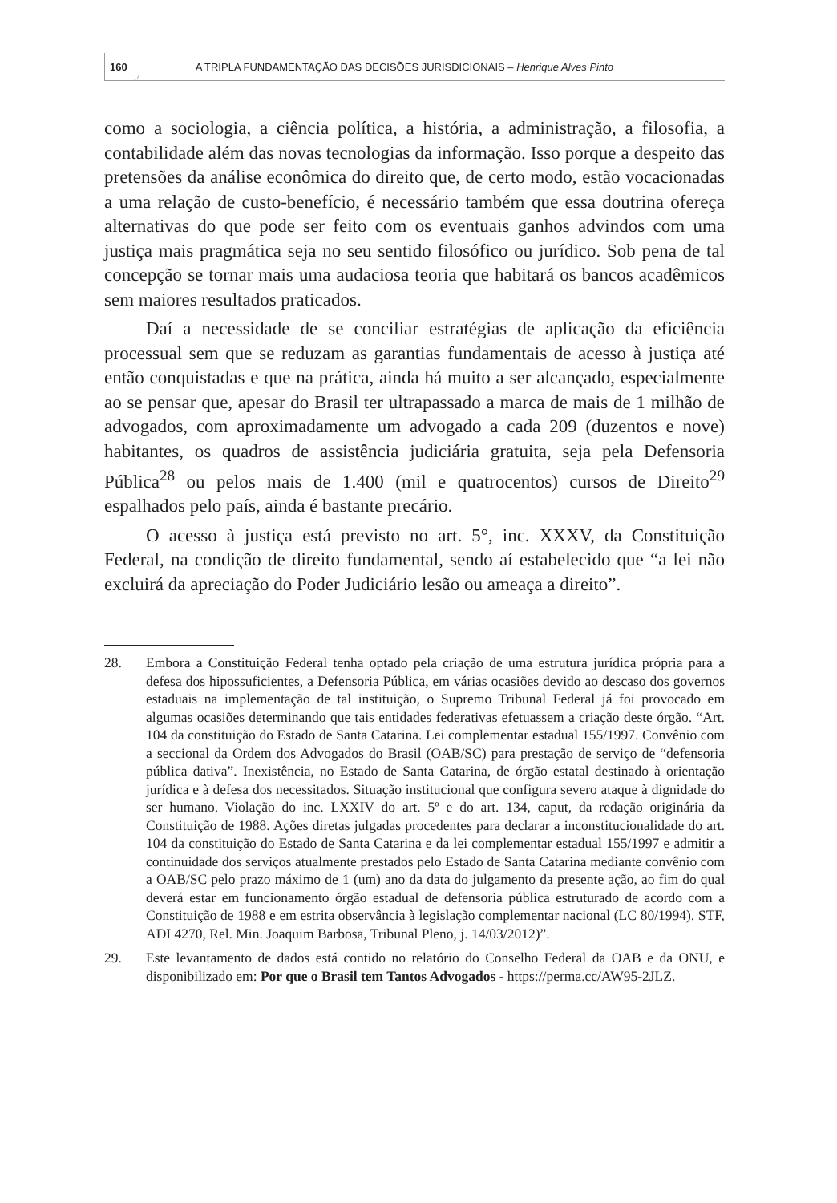160
A TRIPLA FUNDAMENTAÇÃO DAS DECISÕES JURISDICIONAIS – Henrique Alves Pinto
como a sociologia, a ciência política, a história, a administração, a filosofia, a contabilidade além das novas tecnologias da informação. Isso porque a despeito das pretensões da análise econômica do direito que, de certo modo, estão vocacionadas a uma relação de custo-benefício, é necessário também que essa doutrina ofereça alternativas do que pode ser feito com os eventuais ganhos advindos com uma justiça mais pragmática seja no seu sentido filosófico ou jurídico. Sob pena de tal concepção se tornar mais uma audaciosa teoria que habitará os bancos acadêmicos sem maiores resultados praticados.
Daí a necessidade de se conciliar estratégias de aplicação da eficiência processual sem que se reduzam as garantias fundamentais de acesso à justiça até então conquistadas e que na prática, ainda há muito a ser alcançado, especialmente ao se pensar que, apesar do Brasil ter ultrapassado a marca de mais de 1 milhão de advogados, com aproximadamente um advogado a cada 209 (duzentos e nove) habitantes, os quadros de assistência judiciária gratuita, seja pela Defensoria Pública<sup>28</sup> ou pelos mais de 1.400 (mil e quatrocentos) cursos de Direito<sup>29</sup> espalhados pelo país, ainda é bastante precário.
O acesso à justiça está previsto no art. 5°, inc. XXXV, da Constituição Federal, na condição de direito fundamental, sendo aí estabelecido que “a lei não excluirá da apreciação do Poder Judiciário lesão ou ameaça a direito”.
28. Embora a Constituição Federal tenha optado pela criação de uma estrutura jurídica própria para a defesa dos hipossuficientes, a Defensoria Pública, em várias ocasiões devido ao descaso dos governos estaduais na implementação de tal instituição, o Supremo Tribunal Federal já foi provocado em algumas ocasiões determinando que tais entidades federativas efetuassem a criação deste órgão. “Art. 104 da constituição do Estado de Santa Catarina. Lei complementar estadual 155/1997. Convênio com a seccional da Ordem dos Advogados do Brasil (OAB/SC) para prestação de serviço de “defensoria pública dativa”. Inexistência, no Estado de Santa Catarina, de órgão estatal destinado à orientação jurídica e à defesa dos necessitados. Situação institucional que configura severo ataque à dignidade do ser humano. Violação do inc. LXXIV do art. 5º e do art. 134, caput, da redação originária da Constituição de 1988. Ações diretas julgadas procedentes para declarar a inconstitucionalidade do art. 104 da constituição do Estado de Santa Catarina e da lei complementar estadual 155/1997 e admitir a continuidade dos serviços atualmente prestados pelo Estado de Santa Catarina mediante convênio com a OAB/SC pelo prazo máximo de 1 (um) ano da data do julgamento da presente ação, ao fim do qual deverá estar em funcionamento órgão estadual de defensoria pública estruturado de acordo com a Constituição de 1988 e em estrita observância à legislação complementar nacional (LC 80/1994). STF, ADI 4270, Rel. Min. Joaquim Barbosa, Tribunal Pleno, j. 14/03/2012)”.
29. Este levantamento de dados está contido no relatório do Conselho Federal da OAB e da ONU, e disponibilizado em: Por que o Brasil tem Tantos Advogados - https://perma.cc/AW95-2JLZ.